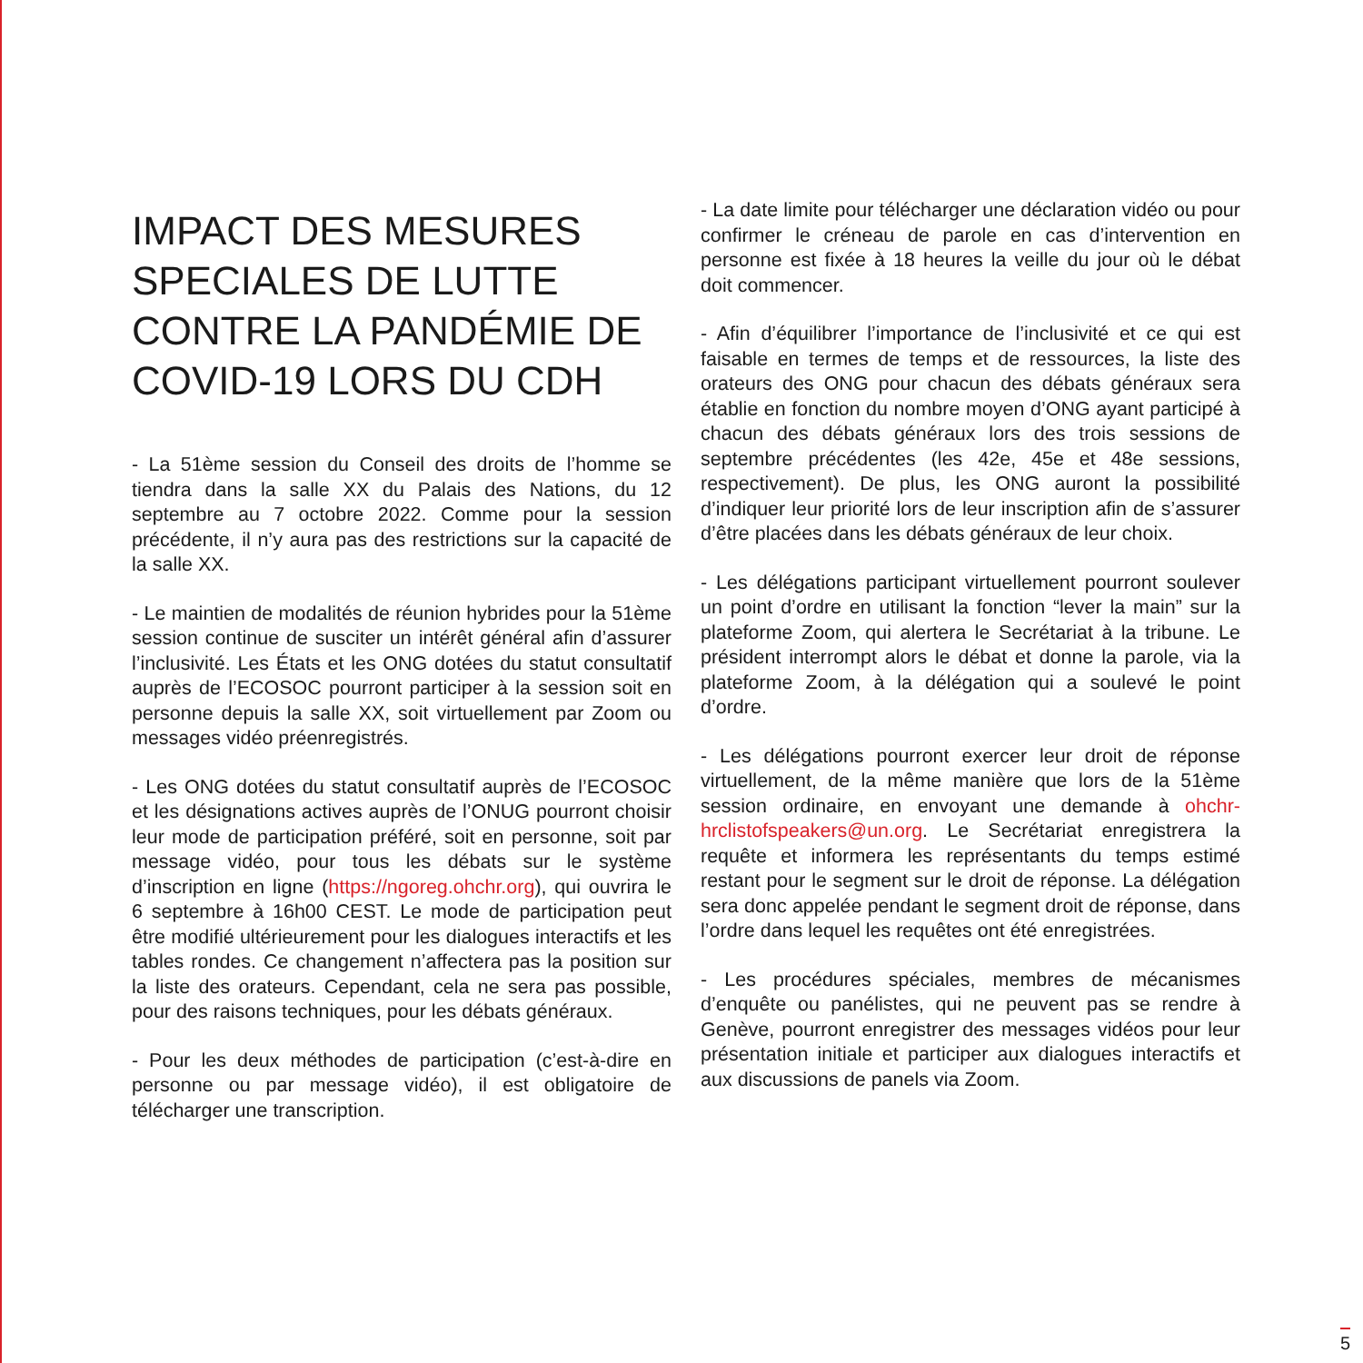IMPACT DES MESURES SPECIALES DE LUTTE CONTRE LA PANDÉMIE DE COVID-19 LORS DU CDH
- La 51ème session du Conseil des droits de l’homme se tiendra dans la salle XX du Palais des Nations, du 12 septembre au 7 octobre 2022. Comme pour la session précédente, il n’y aura pas des restrictions sur la capacité de la salle XX.
- Le maintien de modalités de réunion hybrides pour la 51ème session continue de susciter un intérêt général afin d’assurer l’inclusivité. Les États et les ONG dotées du statut consultatif auprès de l’ECOSOC pourront participer à la session soit en personne depuis la salle XX, soit virtuellement par Zoom ou messages vidéo préenregistrés.
- Les ONG dotées du statut consultatif auprès de l’ECOSOC et les désignations actives auprès de l’ONUG pourront choisir leur mode de participation préféré, soit en personne, soit par message vidéo, pour tous les débats sur le système d’inscription en ligne (https://ngoreg.ohchr.org), qui ouvrira le 6 septembre à 16h00 CEST. Le mode de participation peut être modifié ultérieurement pour les dialogues interactifs et les tables rondes. Ce changement n’affectera pas la position sur la liste des orateurs. Cependant, cela ne sera pas possible, pour des raisons techniques, pour les débats généraux.
- Pour les deux méthodes de participation (c’est-à-dire en personne ou par message vidéo), il est obligatoire de télécharger une transcription.
- La date limite pour télécharger une déclaration vidéo ou pour confirmer le créneau de parole en cas d’intervention en personne est fixée à 18 heures la veille du jour où le débat doit commencer.
- Afin d’équilibrer l’importance de l’inclusivité et ce qui est faisable en termes de temps et de ressources, la liste des orateurs des ONG pour chacun des débats généraux sera établie en fonction du nombre moyen d’ONG ayant participé à chacun des débats généraux lors des trois sessions de septembre précédentes (les 42e, 45e et 48e sessions, respectivement). De plus, les ONG auront la possibilité d’indiquer leur priorité lors de leur inscription afin de s’assurer d’être placées dans les débats généraux de leur choix.
- Les délégations participant virtuellement pourront soulever un point d’ordre en utilisant la fonction “lever la main” sur la plateforme Zoom, qui alertera le Secrétariat à la tribune. Le président interrompt alors le débat et donne la parole, via la plateforme Zoom, à la délégation qui a soulevé le point d’ordre.
- Les délégations pourront exercer leur droit de réponse virtuellement, de la même manière que lors de la 51ème session ordinaire, en envoyant une demande à ohchr-hrclistofspeakers@un.org. Le Secrétariat enregistrera la requête et informera les représentants du temps estimé restant pour le segment sur le droit de réponse. La délégation sera donc appelée pendant le segment droit de réponse, dans l’ordre dans lequel les requêtes ont été enregistrées.
- Les procédures spéciales, membres de mécanismes d’enquête ou panélistes, qui ne peuvent pas se rendre à Genève, pourront enregistrer des messages vidéos pour leur présentation initiale et participer aux dialogues interactifs et aux discussions de panels via Zoom.
5